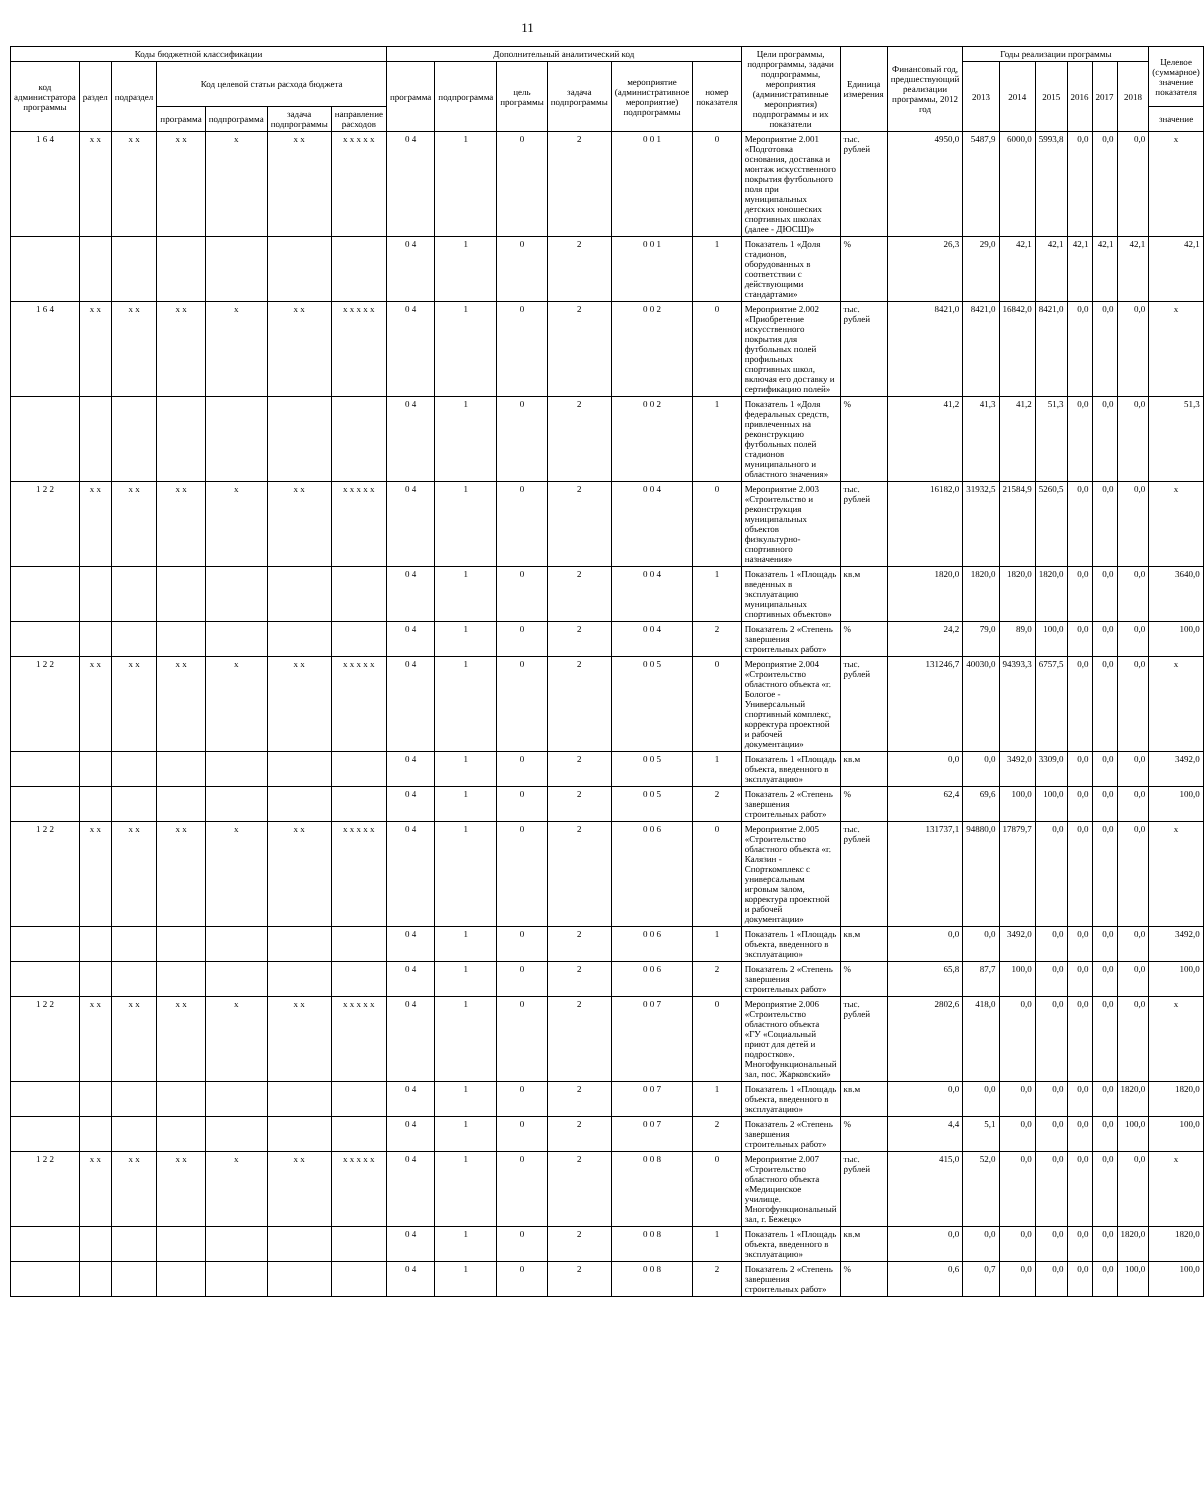11
| Коды бюджетной классификации | | | | | | | Дополнительный аналитический код | | | | | | Цели программы, подпрограммы, задачи подпрограммы, мероприятия (административные мероприятия) подпрограммы и их показатели | Единица измерения | Финансовый год, предшествующий реализации программы, 2012 год | Годы реализации программы | | | | | | Целевое (суммарное) значение показателя |
| --- | --- | --- | --- | --- | --- | --- | --- | --- | --- | --- | --- | --- | --- | --- | --- | --- | --- | --- | --- | --- | --- | --- |
| код администратора программы | раздел | подраздел | Код целевой статьи расхода бюджета | | | | программа | подпрограмма | цель программы | задача подпрограммы | мероприятие (административное мероприятие) подпрограммы | номер показателя | | | | 2013 | 2014 | 2015 | 2016 | 2017 | 2018 | |
| | | | программа | подпрограмма | задача подпрограммы | направление расходов | | | | | | | | | | | | | | | | значение |
| 1 6 4 | x x | x x | x x | x | x x | x x x x x | 0 4 | 1 | 0 | 2 | 0 0 1 | 0 | Мероприятие 2.001 «Подготовка основания, доставка и монтаж искусственного покрытия футбольного поля при муниципальных детских юношеских спортивных школах (далее - ДЮСШ)» | тыс. рублей | 4950,0 | 5487,9 | 6000,0 | 5993,8 | 0,0 | 0,0 | 0,0 | x |
| | | | | | | | 0 4 | 1 | 0 | 2 | 0 0 1 | 1 | Показатель 1 «Доля стадионов, оборудованных в соответствии с действующими стандартами» | % | 26,3 | 29,0 | 42,1 | 42,1 | 42,1 | 42,1 | 42,1 | 42,1 |
| 1 6 4 | x x | x x | x x | x | x x | x x x x x | 0 4 | 1 | 0 | 2 | 0 0 2 | 0 | Мероприятие 2.002 «Приобретение искусственного покрытия для футбольных полей профильных спортивных школ, включая его доставку и сертификацию полей» | тыс. рублей | 8421,0 | 8421,0 | 16842,0 | 8421,0 | 0,0 | 0,0 | 0,0 | x |
| | | | | | | | 0 4 | 1 | 0 | 2 | 0 0 2 | 1 | Показатель 1 «Доля федеральных средств, привлеченных на реконструкцию футбольных полей стадионов муниципального и областного значения» | % | 41,2 | 41,3 | 41,2 | 51,3 | 0,0 | 0,0 | 0,0 | 51,3 |
| 1 2 2 | x x | x x | x x | x | x x | x x x x x | 0 4 | 1 | 0 | 2 | 0 0 4 | 0 | Мероприятие 2.003 «Строительство и реконструкция муниципальных объектов физкультурно-спортивного назначения» | тыс. рублей | 16182,0 | 31932,5 | 21584,9 | 5260,5 | 0,0 | 0,0 | 0,0 | x |
| | | | | | | | 0 4 | 1 | 0 | 2 | 0 0 4 | 1 | Показатель 1 «Площадь введенных в эксплуатацию муниципальных спортивных объектов» | кв.м | 1820,0 | 1820,0 | 1820,0 | 1820,0 | 0,0 | 0,0 | 0,0 | 3640,0 |
| | | | | | | | 0 4 | 1 | 0 | 2 | 0 0 4 | 2 | Показатель 2 «Степень завершения строительных работ» | % | 24,2 | 79,0 | 89,0 | 100,0 | 0,0 | 0,0 | 0,0 | 100,0 |
| 1 2 2 | x x | x x | x x | x | x x | x x x x x | 0 4 | 1 | 0 | 2 | 0 0 5 | 0 | Мероприятие 2.004 «Строительство областного объекта «г. Бологое - Универсальный спортивный комплекс, корректура проектной и рабочей документации» | тыс. рублей | 131246,7 | 40030,0 | 94393,3 | 6757,5 | 0,0 | 0,0 | 0,0 | x |
| | | | | | | | 0 4 | 1 | 0 | 2 | 0 0 5 | 1 | Показатель 1 «Площадь объекта, введенного в эксплуатацию» | кв.м | 0,0 | 0,0 | 3492,0 | 3309,0 | 0,0 | 0,0 | 0,0 | 3492,0 |
| | | | | | | | 0 4 | 1 | 0 | 2 | 0 0 5 | 2 | Показатель 2 «Степень завершения строительных работ» | % | 62,4 | 69,6 | 100,0 | 100,0 | 0,0 | 0,0 | 0,0 | 100,0 |
| 1 2 2 | x x | x x | x x | x | x x | x x x x x | 0 4 | 1 | 0 | 2 | 0 0 6 | 0 | Мероприятие 2.005 «Строительство областного объекта «г. Калязин - Спорткомплекс с универсальным игровым залом, корректура проектной и рабочей документации» | тыс. рублей | 131737,1 | 94880,0 | 17879,7 | 0,0 | 0,0 | 0,0 | 0,0 | x |
| | | | | | | | 0 4 | 1 | 0 | 2 | 0 0 6 | 1 | Показатель 1 «Площадь объекта, введенного в эксплуатацию» | кв.м | 0,0 | 0,0 | 3492,0 | 0,0 | 0,0 | 0,0 | 0,0 | 3492,0 |
| | | | | | | | 0 4 | 1 | 0 | 2 | 0 0 6 | 2 | Показатель 2 «Степень завершения строительных работ» | % | 65,8 | 87,7 | 100,0 | 0,0 | 0,0 | 0,0 | 0,0 | 100,0 |
| 1 2 2 | x x | x x | x x | x | x x | x x x x x | 0 4 | 1 | 0 | 2 | 0 0 7 | 0 | Мероприятие 2.006 «Строительство областного объекта «ГУ «Социальный приют для детей и подростков». Многофункциональный зал, пос. Жарковский» | тыс. рублей | 2802,6 | 418,0 | 0,0 | 0,0 | 0,0 | 0,0 | 0,0 | x |
| | | | | | | | 0 4 | 1 | 0 | 2 | 0 0 7 | 1 | Показатель 1 «Площадь объекта, введенного в эксплуатацию» | кв.м | 0,0 | 0,0 | 0,0 | 0,0 | 0,0 | 0,0 | 1820,0 | 1820,0 |
| | | | | | | | 0 4 | 1 | 0 | 2 | 0 0 7 | 2 | Показатель 2 «Степень завершения строительных работ» | % | 4,4 | 5,1 | 0,0 | 0,0 | 0,0 | 0,0 | 100,0 | 100,0 |
| 1 2 2 | x x | x x | x x | x | x x | x x x x x | 0 4 | 1 | 0 | 2 | 0 0 8 | 0 | Мероприятие 2.007 «Строительство областного объекта «Медицинское училище. Многофункциональный зал, г. Бежецк» | тыс. рублей | 415,0 | 52,0 | 0,0 | 0,0 | 0,0 | 0,0 | 0,0 | x |
| | | | | | | | 0 4 | 1 | 0 | 2 | 0 0 8 | 1 | Показатель 1 «Площадь объекта, введенного в эксплуатацию» | кв.м | 0,0 | 0,0 | 0,0 | 0,0 | 0,0 | 0,0 | 1820,0 | 1820,0 |
| | | | | | | | 0 4 | 1 | 0 | 2 | 0 0 8 | 2 | Показатель 2 «Степень завершения строительных работ» | % | 0,6 | 0,7 | 0,0 | 0,0 | 0,0 | 0,0 | 100,0 | 100,0 |